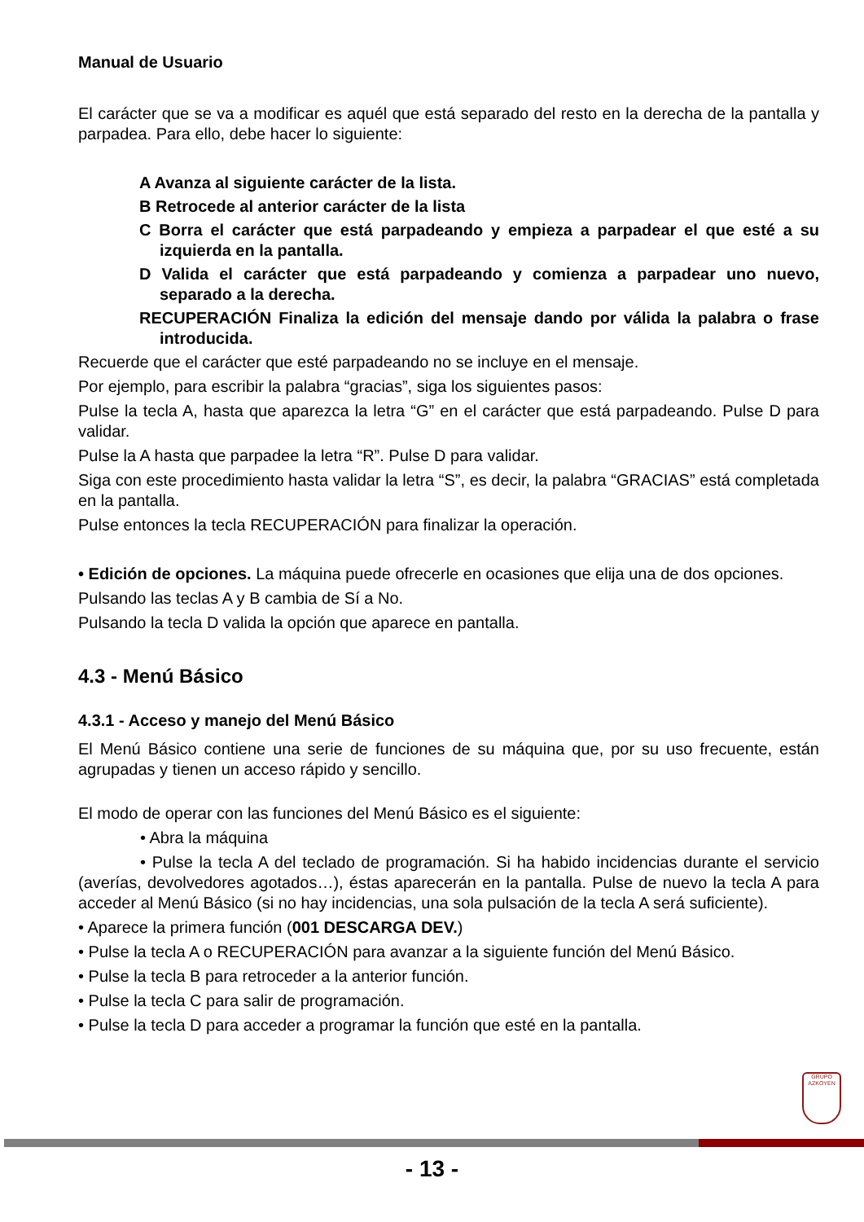Manual de Usuario
El carácter que se va a modificar es aquél que está separado del resto en la derecha de la pantalla y parpadea. Para ello, debe hacer lo siguiente:
A Avanza al siguiente carácter de la lista.
B Retrocede al anterior carácter de la lista
C Borra el carácter que está parpadeando y empieza a parpadear el que esté a su izquierda en la pantalla.
D Valida el carácter que está parpadeando y comienza a parpadear uno nuevo, separado a la derecha.
RECUPERACIÓN Finaliza la edición del mensaje dando por válida la palabra o frase introducida.
Recuerde que el carácter que esté parpadeando no se incluye en el mensaje.
Por ejemplo, para escribir la palabra “gracias”, siga los siguientes pasos:
Pulse la tecla A, hasta que aparezca la letra “G” en el carácter que está parpadeando. Pulse D para validar.
Pulse la A hasta que parpadee la letra “R”. Pulse D para validar.
Siga con este procedimiento hasta validar la letra “S”, es decir, la palabra “GRACIAS” está completada en la pantalla.
Pulse entonces la tecla RECUPERACIÓN para finalizar la operación.
• Edición de opciones. La máquina puede ofrecerle en ocasiones que elija una de dos opciones.
Pulsando las teclas A y B cambia de Sí a No.
Pulsando la tecla D valida la opción que aparece en pantalla.
4.3 - Menú Básico
4.3.1 - Acceso y manejo del Menú Básico
El Menú Básico contiene una serie de funciones de su máquina que, por su uso frecuente, están agrupadas y tienen un acceso rápido y sencillo.
El modo de operar con las funciones del Menú Básico es el siguiente:
• Abra la máquina
• Pulse la tecla A del teclado de programación. Si ha habido incidencias durante el servicio (averías, devolvedores agotados…), éstas aparecerán en la pantalla. Pulse de nuevo la tecla A para acceder al Menú Básico (si no hay incidencias, una sola pulsación de la tecla A será suficiente).
• Aparece la primera función (001 DESCARGA DEV.)
• Pulse la tecla A o RECUPERACIÓN para avanzar a la siguiente función del Menú Básico.
• Pulse la tecla B para retroceder a la anterior función.
• Pulse la tecla C para salir de programación.
• Pulse la tecla D para acceder a programar la función que esté en la pantalla.
GRUPO
AZKOYEN
- 13 -